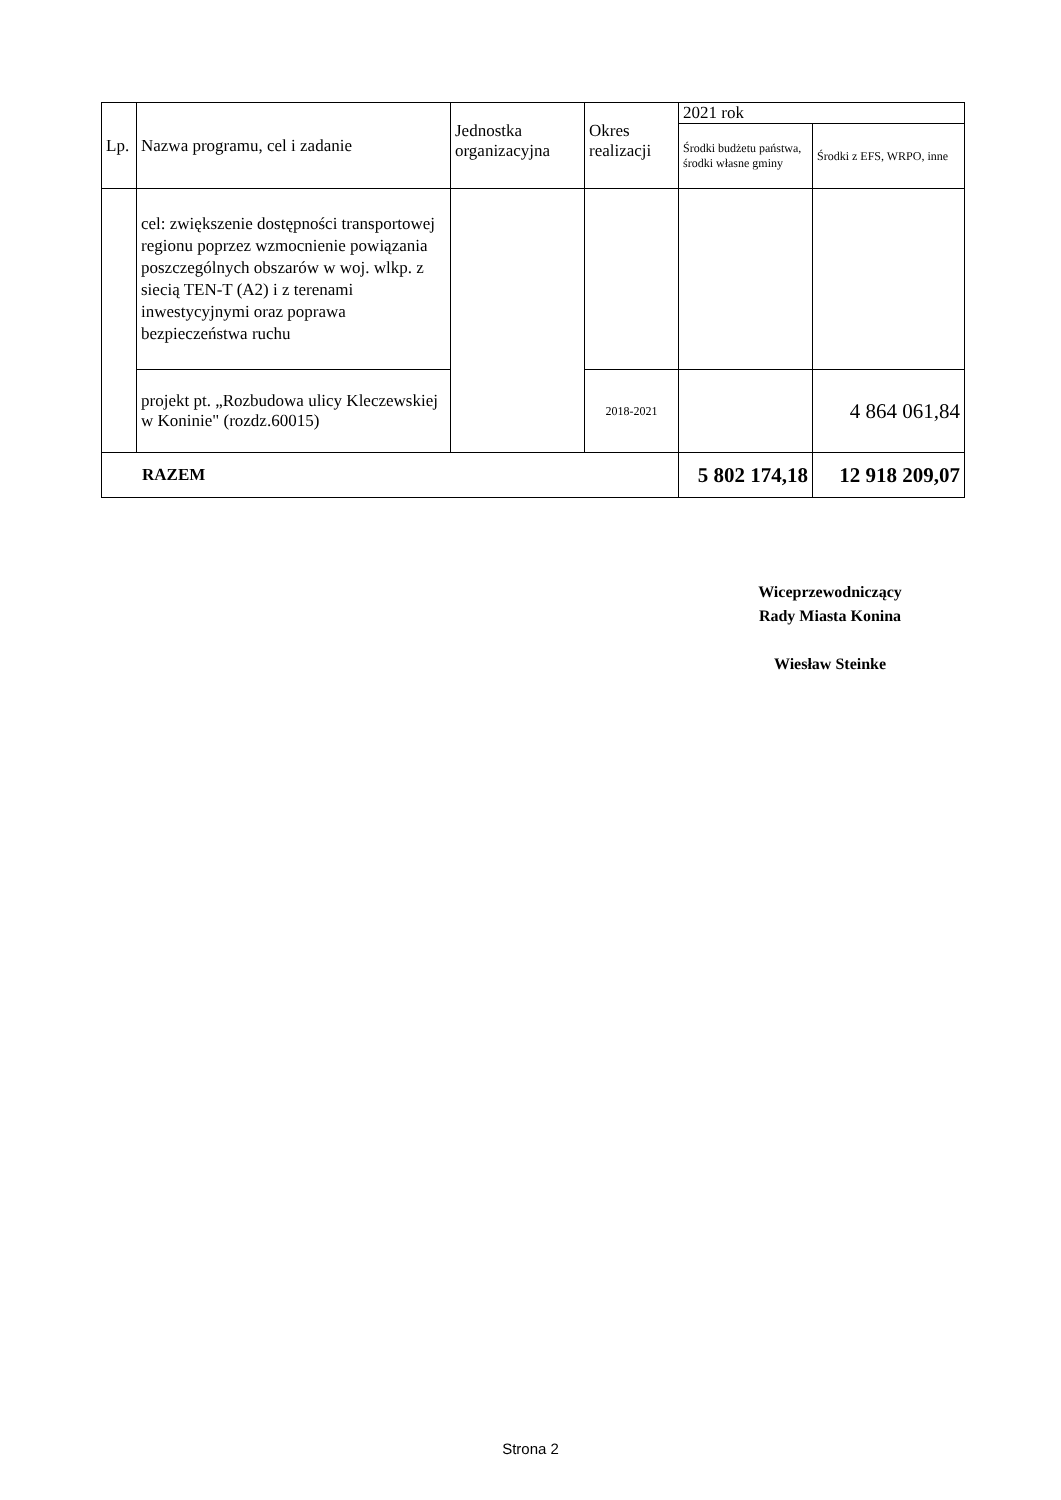| Lp. | Nazwa programu, cel i zadanie | Jednostka organizacyjna | Okres realizacji | 2021 rok | |
| --- | --- | --- | --- | --- | --- |
| | | | | Środki budżetu państwa, środki własne gminy | Środki z EFS, WRPO, inne |
| | cel: zwiększenie dostępności transportowej regionu poprzez wzmocnienie powiązania poszczególnych obszarów w woj. wlkp. z siecią TEN-T (A2) i z terenami inwestycyjnymi oraz poprawa bezpieczeństwa ruchu | | | | |
| | projekt pt. „Rozbudowa ulicy Kleczewskiej w Koninie" (rozdz.60015) | | 2018-2021 | | 4 864 061,84 |
| RAZEM | | | | 5 802 174,18 | 12 918 209,07 |
Wiceprzewodniczący
Rady Miasta Konina
Wiesław Steinke
Strona 2